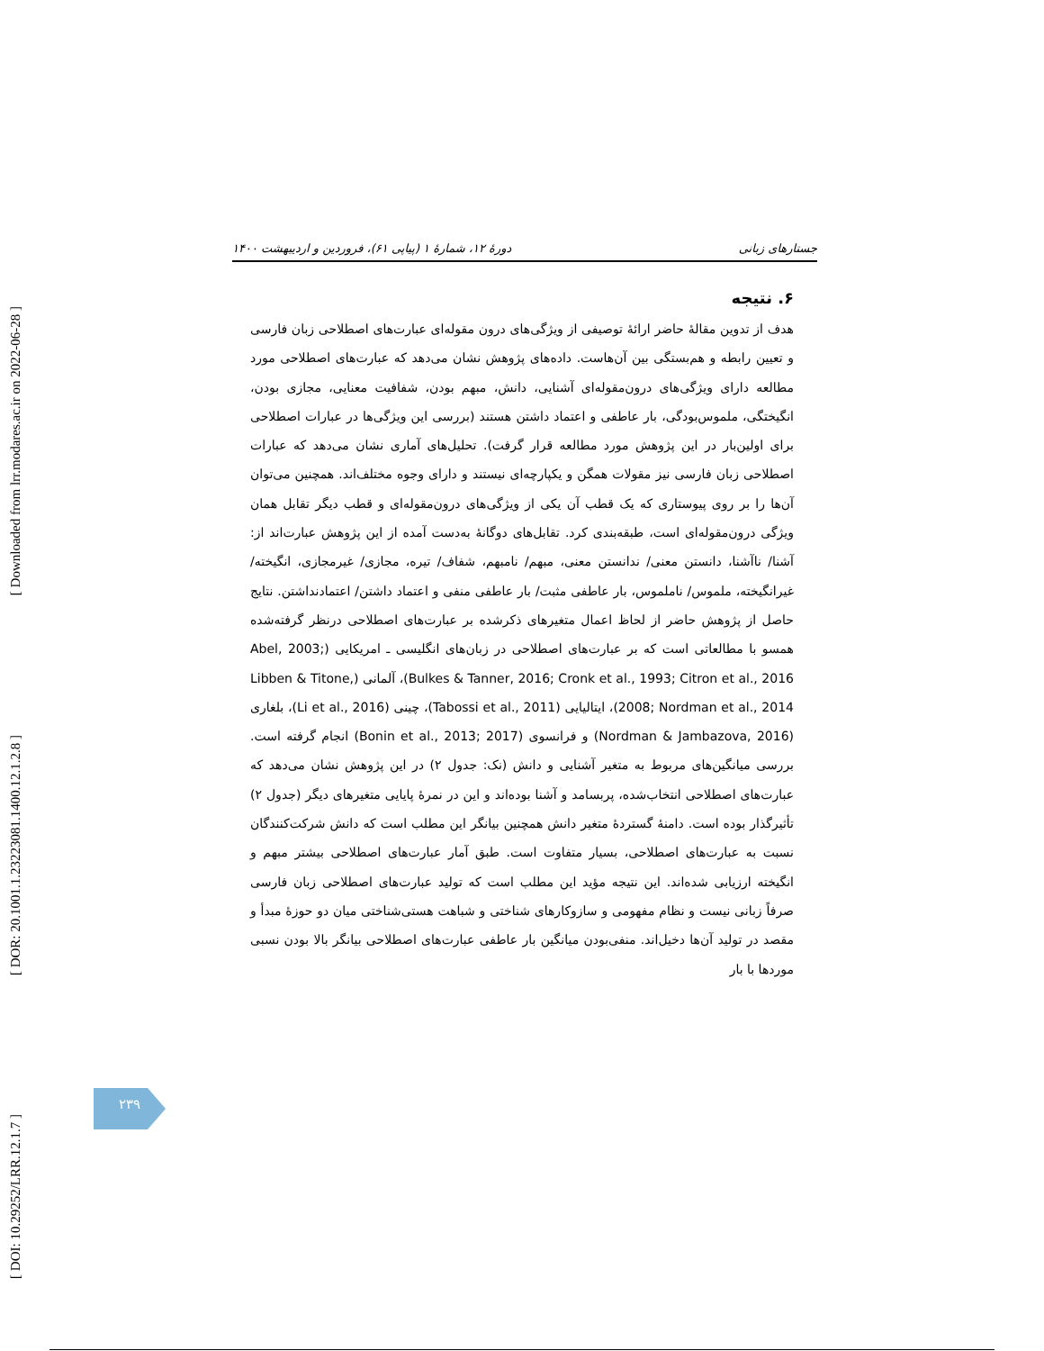[ Downloaded from lrr.modares.ac.ir on 2022-06-28 ]
[ DOR: 20.1001.1.23223081.1400.12.1.2.8 ]
[ DOI: 10.29252/LRR.12.1.7 ]
جستارهای زبانی دورهٔ ۱۲، شمارهٔ ۱ (پیاپی ۶۱)، فروردین و اردیبهشت ۱۴۰۰
۶. نتیجه
هدف از تدوین مقالهٔ حاضر ارائهٔ توصیفی از ویژگی‌های درون مقوله‌ای عبارت‌های اصطلاحی زبان فارسی و تعیین رابطه و هم‌بستگی بین آن‌هاست. داده‌های پژوهش نشان می‌دهد که عبارت‌های اصطلاحی مورد مطالعه دارای ویژگی‌های درون‌مقوله‌ای آشنایی، دانش، مبهم بودن، شفافیت معنایی، مجازی بودن، انگیختگی، ملموس‌بودگی، بار عاطفی و اعتماد داشتن هستند (بررسی این ویژگی‌ها در عبارات اصطلاحی برای اولین‌بار در این پژوهش مورد مطالعه قرار گرفت). تحلیل‌های آماری نشان می‌دهد که عبارات اصطلاحی زبان فارسی نیز مقولات همگن و یکپارچه‌ای نیستند و دارای وجوه مختلف‌اند. همچنین می‌توان آن‌ها را بر روی پیوستاری که یک قطب آن یکی از ویژگی‌های درون‌مقوله‌ای و قطب دیگر تقابل همان ویژگی درون‌مقوله‌ای است، طبقه‌بندی کرد. تقابل‌های دوگانهٔ به‌دست آمده از این پژوهش عبارت‌اند از: آشنا/ ناآشنا، دانستن معنی/ ندانستن معنی، مبهم/ نامبهم، شفاف/ تیره، مجازی/ غیرمجازی، انگیخته/ غیرانگیخته، ملموس/ ناملموس، بار عاطفی مثبت/ بار عاطفی منفی و اعتماد داشتن/ اعتمادنداشتن. نتایج حاصل از پژوهش حاضر از لحاظ اعمال متغیرهای ذکرشده بر عبارت‌های اصطلاحی درنظر گرفته‌شده همسو با مطالعاتی است که بر عبارت‌های اصطلاحی در زبان‌های انگلیسی ـ امریکایی (Abel, 2003; Bulkes & Tanner, 2016; Cronk et al., 1993; Citron et al., 2016)، آلمانی (Libben & Titone, 2008; Nordman et al., 2014)، ایتالیایی (Tabossi et al., 2011)، چینی (Li et al., 2016)، بلغاری (Nordman & Jambazova, 2016) و فرانسوی (Bonin et al., 2013; 2017) انجام گرفته است. بررسی میانگین‌های مربوط به متغیر آشنایی و دانش (نک: جدول ۲) در این پژوهش نشان می‌دهد که عبارت‌های اصطلاحی انتخاب‌شده، پربسامد و آشنا بوده‌اند و این در نمرهٔ پایایی متغیرهای دیگر (جدول ۲) تأثیرگذار بوده است. دامنهٔ گستردهٔ متغیر دانش همچنین بیانگر این مطلب است که دانش شرکت‌کنندگان نسبت به عبارت‌های اصطلاحی، بسیار متفاوت است. طبق آمار عبارت‌های اصطلاحی بیشتر مبهم و انگیخته ارزیابی شده‌اند. این نتیجه مؤید این مطلب است که تولید عبارت‌های اصطلاحی زبان فارسی صرفاً زبانی نیست و نظام مفهومی و سازوکارهای شناختی و شباهت هستی‌شناختی میان دو حوزهٔ مبدأ و مقصد در تولید آن‌ها دخیل‌اند. منفی‌بودن میانگین بار عاطفی عبارت‌های اصطلاحی بیانگر بالا بودن نسبی موردها با بار
۲۳۹